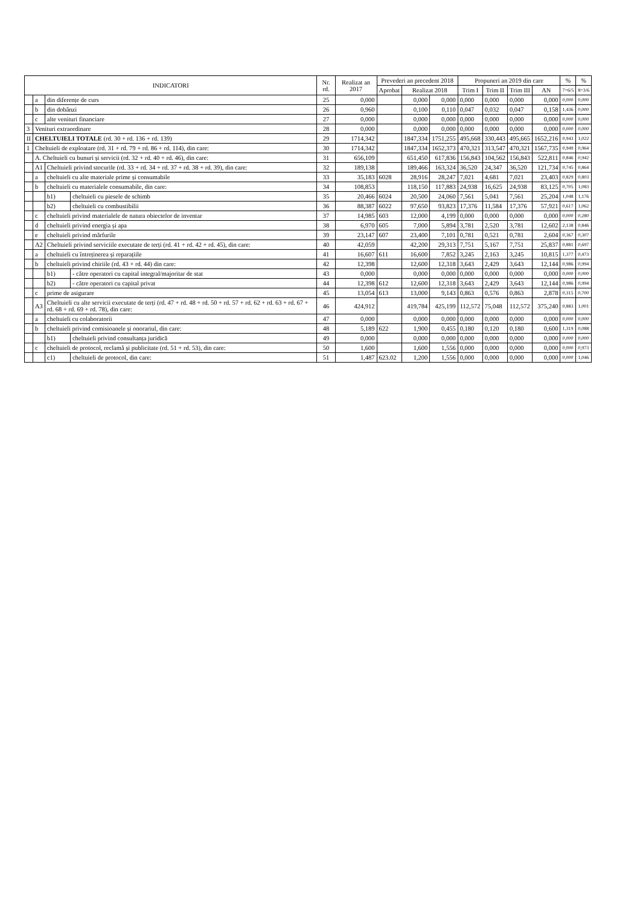| INDICATORI | | | | Nr. rd. | Realizat an 2017 | Prevederi an precedent 2018 | | | Propuneri an 2019 din care | | | | % | % |
| --- | --- | --- | --- | --- | --- | --- | --- | --- | --- | --- | --- | --- | --- | --- |
| | | | | | | Aprobat | Realizat 2018 | | Trim I | Trim II | Trim III | AN | 7=6/5 | 8=3/6 |
| | a | din diferențe de curs | | 25 | 0,000 | | 0,000 | 0,000 | 0,000 | 0,000 | 0,000 | 0,000 | 0,000 | 0,000 |
| | b | din dobânzi | | 26 | 0,960 | | 0,100 | 0,110 | 0,047 | 0,032 | 0,047 | 0,158 | 1,436 | 0,000 |
| | c | alte venituri financiare | | 27 | 0,000 | | 0,000 | 0,000 | 0,000 | 0,000 | 0,000 | 0,000 | 0,000 | 0,000 |
| 3 | Venituri extraordinare | | | 28 | 0,000 | | 0,000 | 0,000 | 0,000 | 0,000 | 0,000 | 0,000 | 0,000 | 0,000 |
| II | CHELTUIELI TOTALE (rd. 30 + rd. 136 + rd. 139) | | | 29 | 1714,342 | | 1847,334 | 1751,255 | 495,668 | 330,443 | 495,665 | 1652,216 | 0,943 | 1,022 |
| 1 | Cheltuieli de exploatare (rd. 31 + rd. 79 + rd. 86 + rd. 114), din care: | | | 30 | 1714,342 | | 1847,334 | 1652,373 | 470,321 | 313,547 | 470,321 | 1567,735 | 0,949 | 0,964 |
| | A. Cheltuieli cu bunuri și servicii (rd. 32 + rd. 40 + rd. 46), din care: | | | 31 | 656,109 | | 651,450 | 617,836 | 156,843 | 104,562 | 156,843 | 522,811 | 0,846 | 0,942 |
| | A1 | Cheltuieli privind stocurile (rd. 33 + rd. 34 + rd. 37 + rd. 38 + rd. 39), din care: | | 32 | 189,138 | | 189,466 | 163,324 | 36,520 | 24,347 | 36,520 | 121,734 | 0,745 | 0,864 |
| | a | cheltuieli cu alte materiale prime și consumabile | | 33 | 35,183 | 6028 | 28,916 | 28,247 | 7,021 | 4,681 | 7,021 | 23,403 | 0,829 | 0,803 |
| | b | cheltuieli cu materialele consumabile, din care: | | 34 | 108,853 | | 118,150 | 117,883 | 24,938 | 16,625 | 24,938 | 83,125 | 0,705 | 1,083 |
| | | b1) | cheltuieli cu piesele de schimb | 35 | 20,466 | 6024 | 20,500 | 24,060 | 7,561 | 5,041 | 7,561 | 25,204 | 1,048 | 1,176 |
| | | b2) | cheltuieli cu combustibilii | 36 | 88,387 | 6022 | 97,650 | 93,823 | 17,376 | 11,584 | 17,376 | 57,921 | 0,617 | 1,062 |
| | c | cheltuieli privind materialele de natura obiectelor de inventar | | 37 | 14,985 | 603 | 12,000 | 4,199 | 0,000 | 0,000 | 0,000 | 0,000 | 0,000 | 0,280 |
| | d | cheltuieli privind energia și apa | | 38 | 6,970 | 605 | 7,000 | 5,894 | 3,781 | 2,520 | 3,781 | 12,602 | 2,138 | 0,846 |
| | e | cheltuieli privind mărfurile | | 39 | 23,147 | 607 | 23,400 | 7,101 | 0,781 | 0,521 | 0,781 | 2,604 | 0,367 | 0,307 |
| | A2 | Cheltuieli privind serviciile executate de terți (rd. 41 + rd. 42 + rd. 45), din care: | | 40 | 42,059 | | 42,200 | 29,313 | 7,751 | 5,167 | 7,751 | 25,837 | 0,881 | 0,697 |
| | a | cheltuieli cu întreținerea și reparațiile | | 41 | 16,607 | 611 | 16,600 | 7,852 | 3,245 | 2,163 | 3,245 | 10,815 | 1,377 | 0,473 |
| | b | cheltuieli privind chiriile (rd. 43 + rd. 44) din care: | | 42 | 12,398 | | 12,600 | 12,318 | 3,643 | 2,429 | 3,643 | 12,144 | 0,986 | 0,994 |
| | | b1) | - către operatori cu capital integral/majoritar de stat | 43 | 0,000 | | 0,000 | 0,000 | 0,000 | 0,000 | 0,000 | 0,000 | 0,000 | 0,000 |
| | | b2) | - către operatori cu capital privat | 44 | 12,398 | 612 | 12,600 | 12,318 | 3,643 | 2,429 | 3,643 | 12,144 | 0,986 | 0,994 |
| | c | prime de asigurare | | 45 | 13,054 | 613 | 13,000 | 9,143 | 0,863 | 0,576 | 0,863 | 2,878 | 0,315 | 0,700 |
| | A3 | Cheltuieli cu alte servicii executate de terți (rd. 47 + rd. 48 + rd. 50 + rd. 57 + rd. 62 + rd. 63 + rd. 67 + rd. 68 + rd. 69 + rd. 78), din care: | | 46 | 424,912 | | 419,784 | 425,199 | 112,572 | 75,048 | 112,572 | 375,240 | 0,883 | 1,001 |
| | a | cheltuieli cu colaboratorii | | 47 | 0,000 | | 0,000 | 0,000 | 0,000 | 0,000 | 0,000 | 0,000 | 0,000 | 0,000 |
| | b | cheltuieli privind comisioanele și onorariul, din care: | | 48 | 5,189 | 622 | 1,900 | 0,455 | 0,180 | 0,120 | 0,180 | 0,600 | 1,319 | 0,088 |
| | | b1) | cheltuieli privind consultanța juridică | 49 | 0,000 | | 0,000 | 0,000 | 0,000 | 0,000 | 0,000 | 0,000 | 0,000 | 0,000 |
| | c | cheltuieli de protocol, reclamă și publicitate (rd. 51 + rd. 53), din care: | | 50 | 1,600 | | 1,600 | 1,556 | 0,000 | 0,000 | 0,000 | 0,000 | 0,000 | 0,973 |
| | | c1) | cheltuieli de protocol, din care: | 51 | 1,487 | 623.02 | 1,200 | 1,556 | 0,000 | 0,000 | 0,000 | 0,000 | 0,000 | 1,046 |